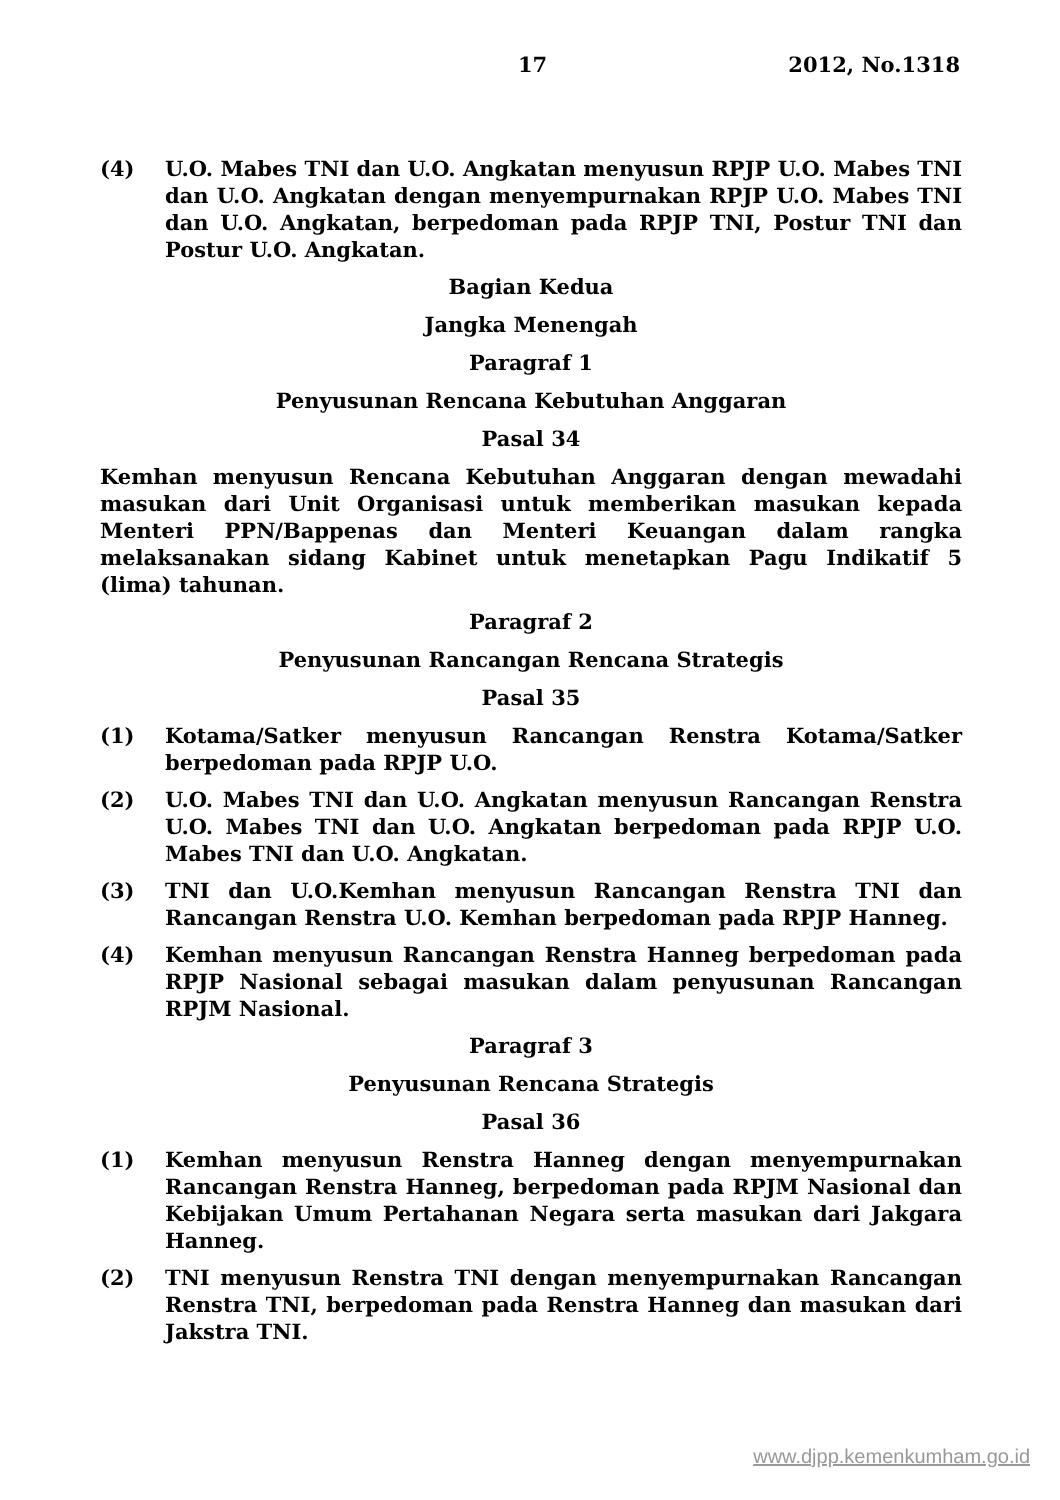17 2012, No.1318
(4) U.O. Mabes TNI dan U.O. Angkatan menyusun RPJP U.O. Mabes TNI dan U.O. Angkatan dengan menyempurnakan RPJP U.O. Mabes TNI dan U.O. Angkatan, berpedoman pada RPJP TNI, Postur TNI dan Postur U.O. Angkatan.
Bagian Kedua
Jangka Menengah
Paragraf 1
Penyusunan Rencana Kebutuhan Anggaran
Pasal 34
Kemhan menyusun Rencana Kebutuhan Anggaran dengan mewadahi masukan dari Unit Organisasi untuk memberikan masukan kepada Menteri PPN/Bappenas dan Menteri Keuangan dalam rangka melaksanakan sidang Kabinet untuk menetapkan Pagu Indikatif 5 (lima) tahunan.
Paragraf 2
Penyusunan Rancangan Rencana Strategis
Pasal 35
(1) Kotama/Satker menyusun Rancangan Renstra Kotama/Satker berpedoman pada RPJP U.O.
(2) U.O. Mabes TNI dan U.O. Angkatan menyusun Rancangan Renstra U.O. Mabes TNI dan U.O. Angkatan berpedoman pada RPJP U.O. Mabes TNI dan U.O. Angkatan.
(3) TNI dan U.O.Kemhan menyusun Rancangan Renstra TNI dan Rancangan Renstra U.O. Kemhan berpedoman pada RPJP Hanneg.
(4) Kemhan menyusun Rancangan Renstra Hanneg berpedoman pada RPJP Nasional sebagai masukan dalam penyusunan Rancangan RPJM Nasional.
Paragraf 3
Penyusunan Rencana Strategis
Pasal 36
(1) Kemhan menyusun Renstra Hanneg dengan menyempurnakan Rancangan Renstra Hanneg, berpedoman pada RPJM Nasional dan Kebijakan Umum Pertahanan Negara serta masukan dari Jakgara Hanneg.
(2) TNI menyusun Renstra TNI dengan menyempurnakan Rancangan Renstra TNI, berpedoman pada Renstra Hanneg dan masukan dari Jakstra TNI.
www.djpp.kemenkumham.go.id